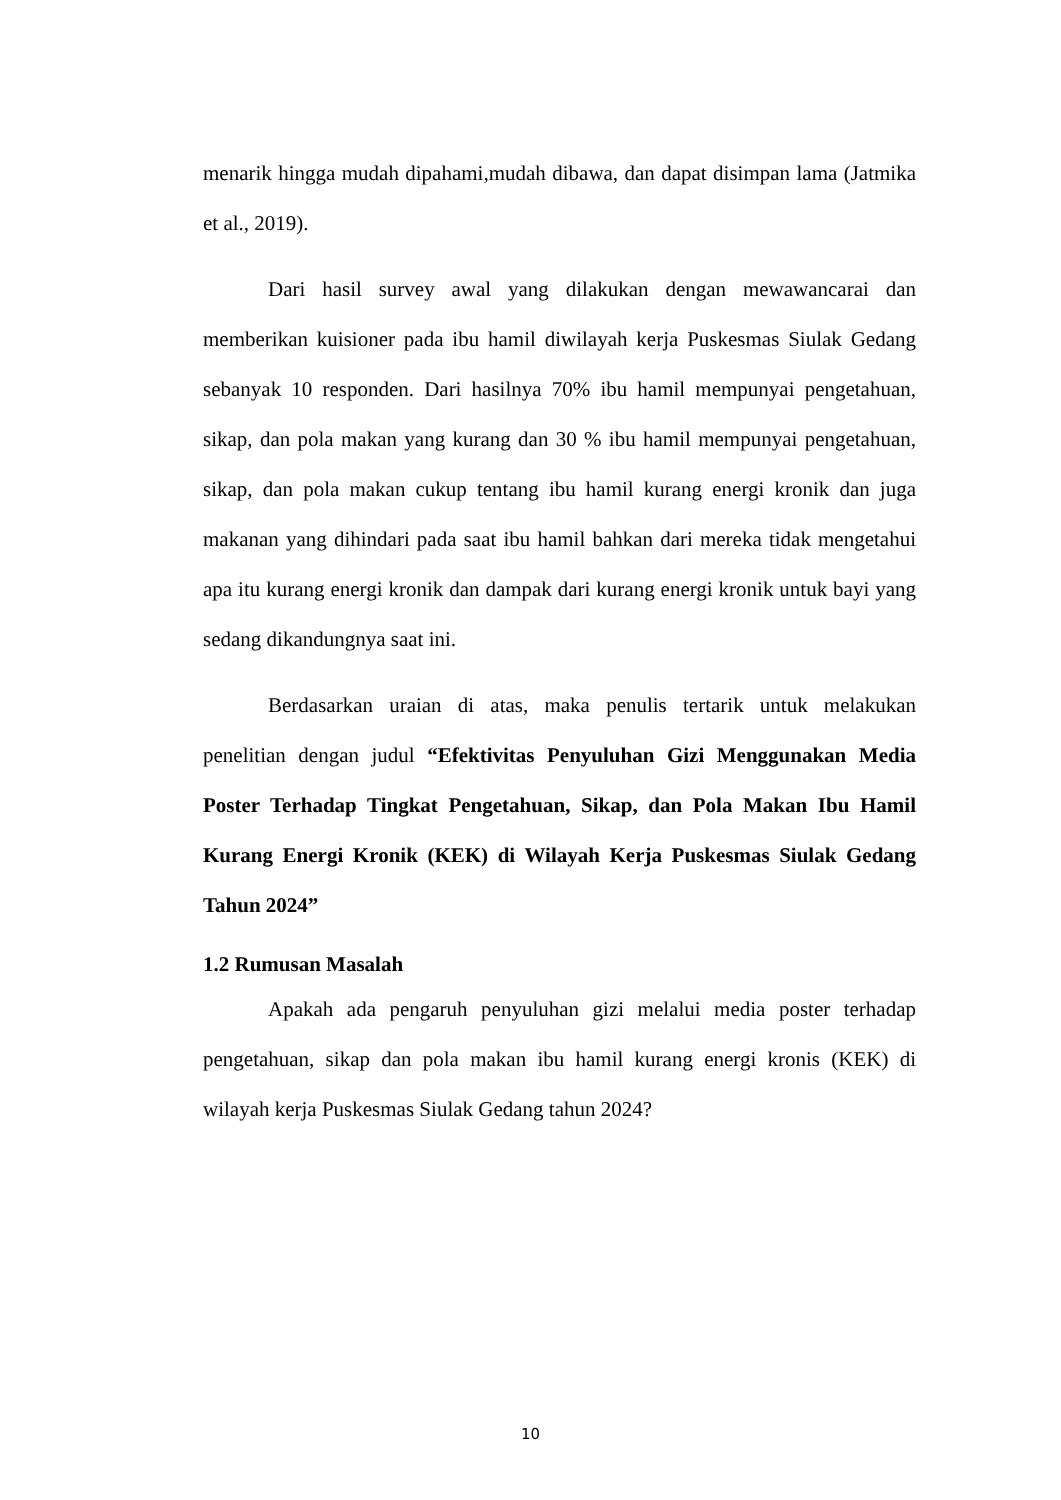menarik hingga mudah dipahami,mudah dibawa, dan dapat disimpan lama (Jatmika et al., 2019).
Dari hasil survey awal yang dilakukan dengan mewawancarai dan memberikan kuisioner pada ibu hamil diwilayah kerja Puskesmas Siulak Gedang sebanyak 10 responden. Dari hasilnya 70% ibu hamil mempunyai pengetahuan, sikap, dan pola makan yang kurang dan 30 % ibu hamil mempunyai pengetahuan, sikap, dan pola makan cukup tentang ibu hamil kurang energi kronik dan juga makanan yang dihindari pada saat ibu hamil bahkan dari mereka tidak mengetahui apa itu kurang energi kronik dan dampak dari kurang energi kronik untuk bayi yang sedang dikandungnya saat ini.
Berdasarkan uraian di atas, maka penulis tertarik untuk melakukan penelitian dengan judul “Efektivitas Penyuluhan Gizi Menggunakan Media Poster Terhadap Tingkat Pengetahuan, Sikap, dan Pola Makan Ibu Hamil Kurang Energi Kronik (KEK) di Wilayah Kerja Puskesmas Siulak Gedang Tahun 2024”
1.2 Rumusan Masalah
Apakah ada pengaruh penyuluhan gizi melalui media poster terhadap pengetahuan, sikap dan pola makan ibu hamil kurang energi kronis (KEK) di wilayah kerja Puskesmas Siulak Gedang tahun 2024?
10